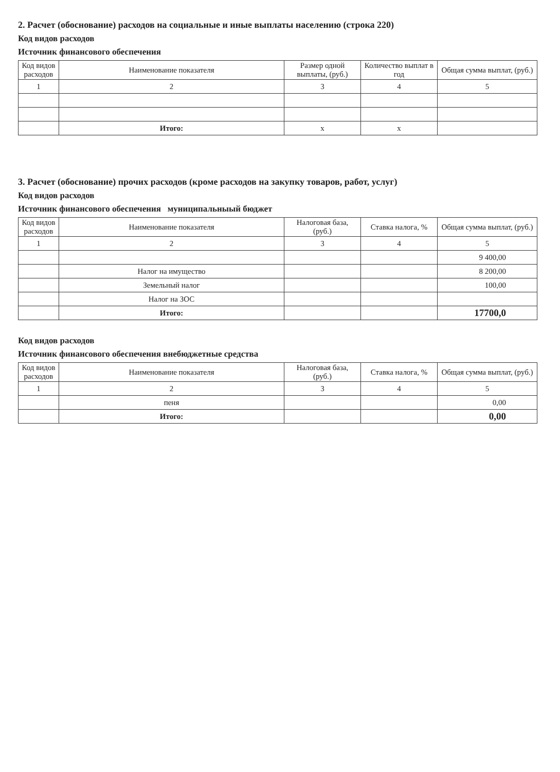2. Расчет (обоснование) расходов на социальные и иные выплаты населению (строка 220)
Код видов расходов
Источник финансового обеспечения
| Код видов расходов | Наименование показателя | Размер одной выплаты, (руб.) | Количество выплат в год | Общая сумма выплат, (руб.) |
| --- | --- | --- | --- | --- |
| 1 | 2 | 3 | 4 | 5 |
| | Итого: | x | x | |
3. Расчет (обоснование) прочих расходов (кроме расходов на закупку товаров, работ, услуг)
Код видов расходов
Источник финансового обеспечения муниципальныый бюджет
| Код видов расходов | Наименование показателя | Налоговая база, (руб.) | Ставка налога, % | Общая сумма выплат, (руб.) |
| --- | --- | --- | --- | --- |
| 1 | 2 | 3 | 4 | 5 |
| | | | | 9 400,00 |
| | Налог на имущество | | | 8 200,00 |
| | Земельный налог | | | 100,00 |
| | Налог на ЗОС | | | |
| | Итого: | | | 17700,0 |
Код видов расходов
Источник финансового обеспечения внебюджетные средства
| Код видов расходов | Наименование показателя | Налоговая база, (руб.) | Ставка налога, % | Общая сумма выплат, (руб.) |
| --- | --- | --- | --- | --- |
| 1 | 2 | 3 | 4 | 5 |
| | пеня | | | 0,00 |
| | Итого: | | | 0,00 |